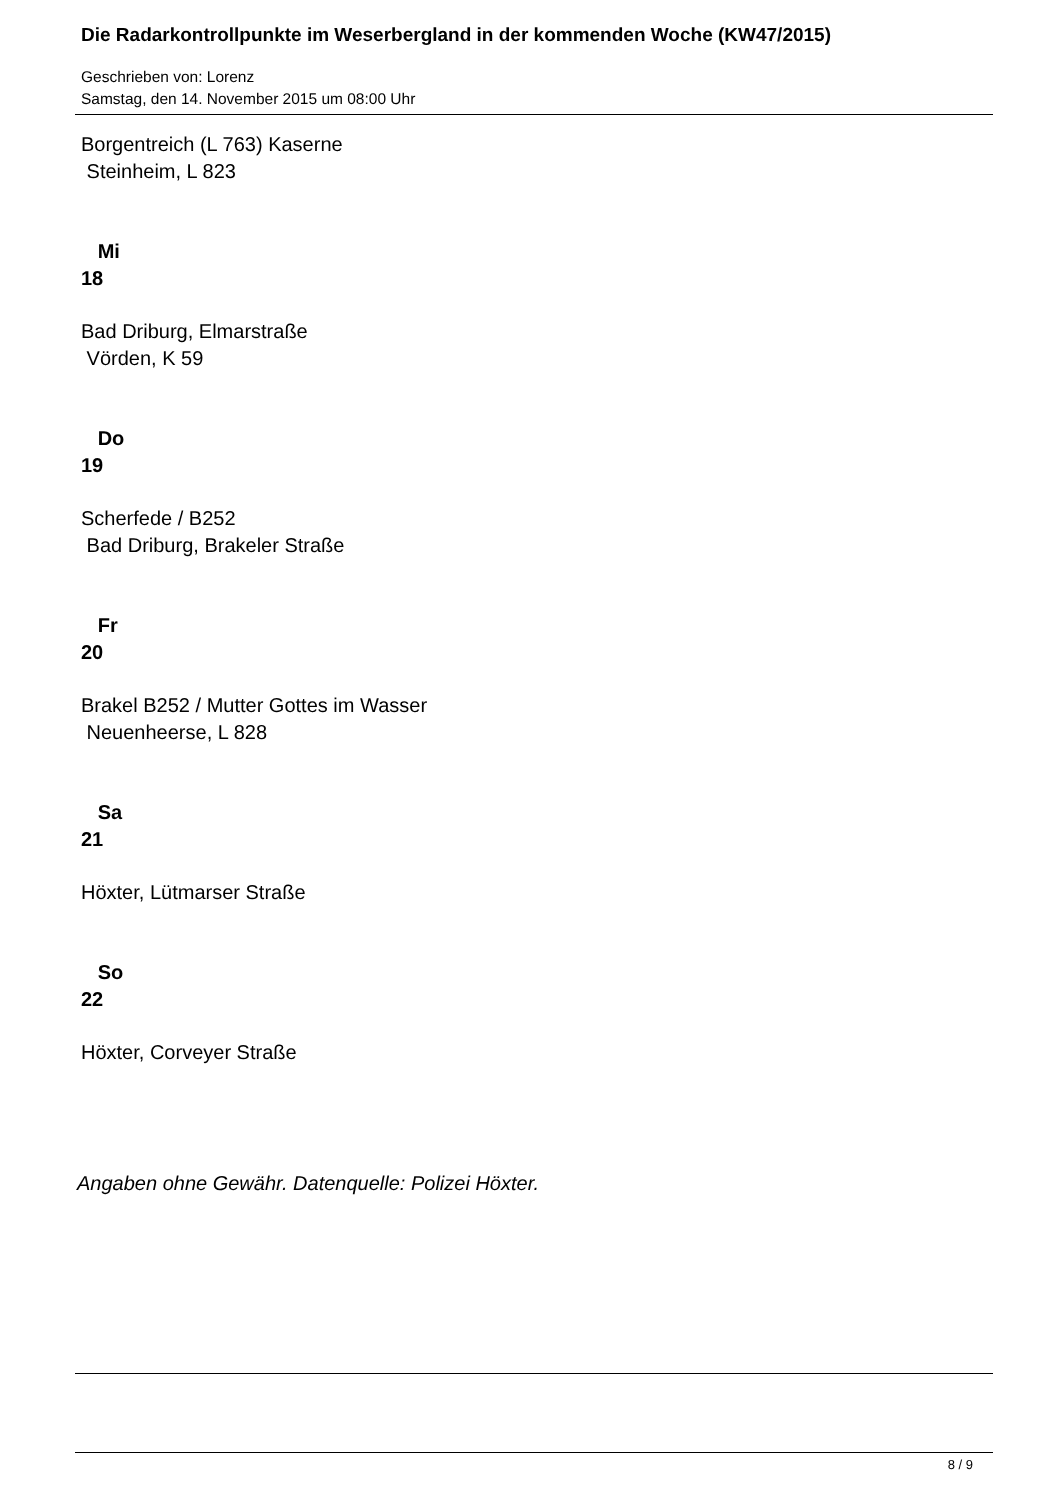Die Radarkontrollpunkte im Weserbergland in der kommenden Woche (KW47/2015)
Geschrieben von: Lorenz
Samstag, den 14. November 2015 um 08:00 Uhr
Borgentreich (L 763) Kaserne
Steinheim, L 823
Mi
18
Bad Driburg, Elmarstraße
Vörden, K 59
Do
19
Scherfede / B252
Bad Driburg, Brakeler Straße
Fr
20
Brakel B252 / Mutter Gottes im Wasser
Neuenheerse, L 828
Sa
21
Höxter, Lütmarser Straße
So
22
Höxter, Corveyer Straße
Angaben ohne Gewähr. Datenquelle: Polizei Höxter.
8 / 9